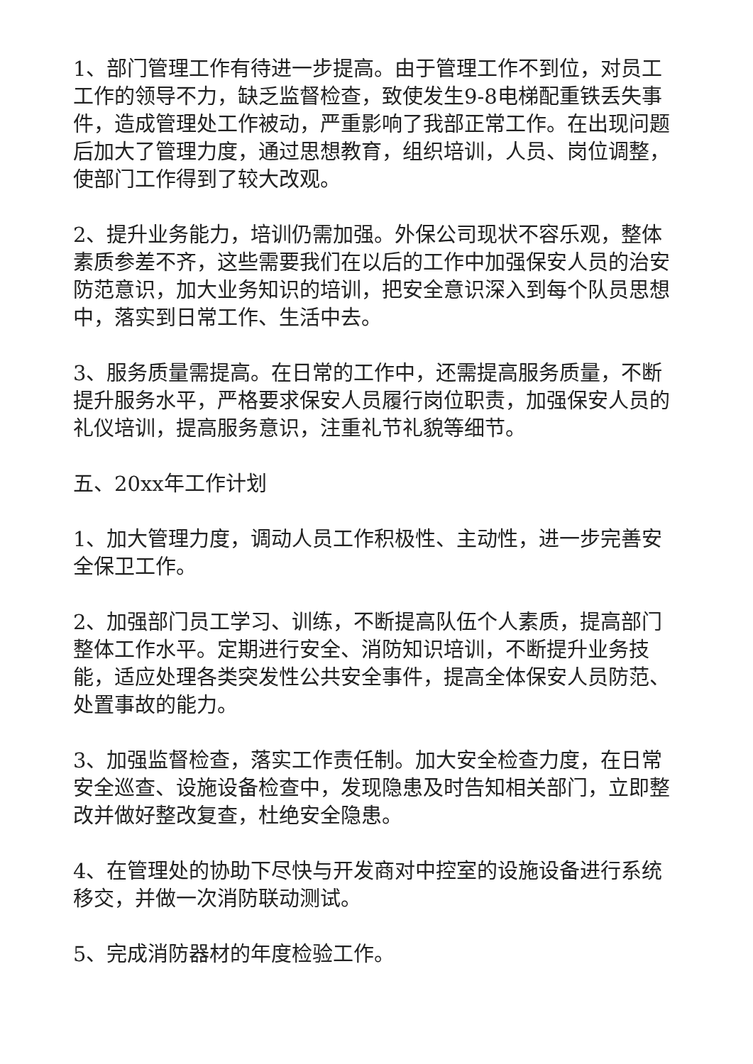1、部门管理工作有待进一步提高。由于管理工作不到位，对员工工作的领导不力，缺乏监督检查，致使发生9-8电梯配重铁丢失事件，造成管理处工作被动，严重影响了我部正常工作。在出现问题后加大了管理力度，通过思想教育，组织培训，人员、岗位调整，使部门工作得到了较大改观。
2、提升业务能力，培训仍需加强。外保公司现状不容乐观，整体素质参差不齐，这些需要我们在以后的工作中加强保安人员的治安防范意识，加大业务知识的培训，把安全意识深入到每个队员思想中，落实到日常工作、生活中去。
3、服务质量需提高。在日常的工作中，还需提高服务质量，不断提升服务水平，严格要求保安人员履行岗位职责，加强保安人员的礼仪培训，提高服务意识，注重礼节礼貌等细节。
五、20xx年工作计划
1、加大管理力度，调动人员工作积极性、主动性，进一步完善安全保卫工作。
2、加强部门员工学习、训练，不断提高队伍个人素质，提高部门整体工作水平。定期进行安全、消防知识培训，不断提升业务技能，适应处理各类突发性公共安全事件，提高全体保安人员防范、处置事故的能力。
3、加强监督检查，落实工作责任制。加大安全检查力度，在日常安全巡查、设施设备检查中，发现隐患及时告知相关部门，立即整改并做好整改复查，杜绝安全隐患。
4、在管理处的协助下尽快与开发商对中控室的设施设备进行系统移交，并做一次消防联动测试。
5、完成消防器材的年度检验工作。